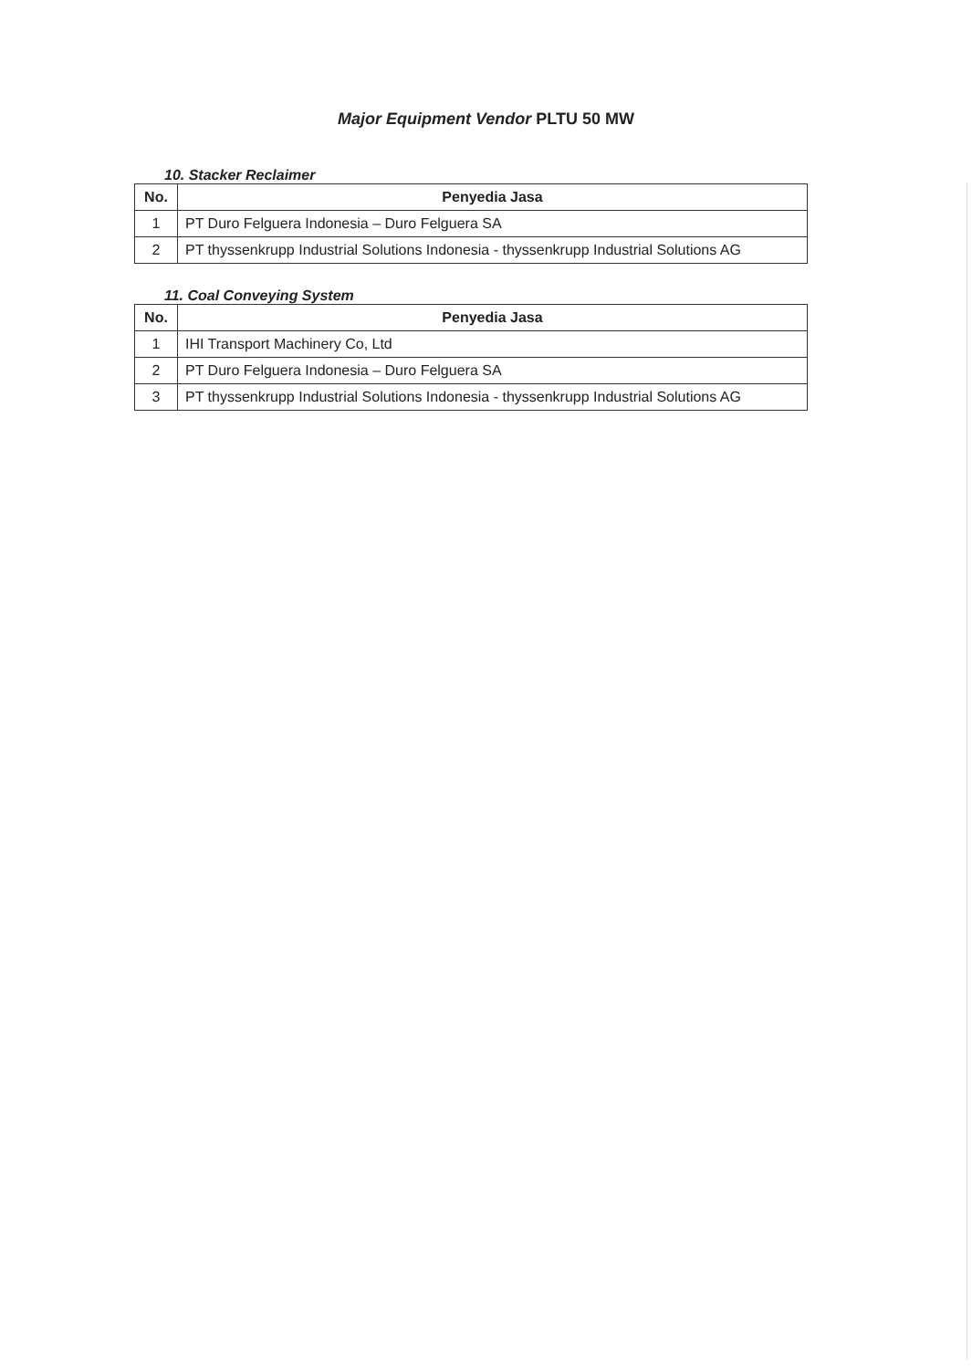Major Equipment Vendor PLTU 50 MW
10. Stacker Reclaimer
| No. | Penyedia Jasa |
| --- | --- |
| 1 | PT Duro Felguera Indonesia – Duro Felguera SA |
| 2 | PT thyssenkrupp Industrial Solutions Indonesia - thyssenkrupp Industrial Solutions AG |
11. Coal Conveying System
| No. | Penyedia Jasa |
| --- | --- |
| 1 | IHI Transport Machinery Co, Ltd |
| 2 | PT Duro Felguera Indonesia – Duro Felguera SA |
| 3 | PT thyssenkrupp Industrial Solutions Indonesia - thyssenkrupp Industrial Solutions AG |